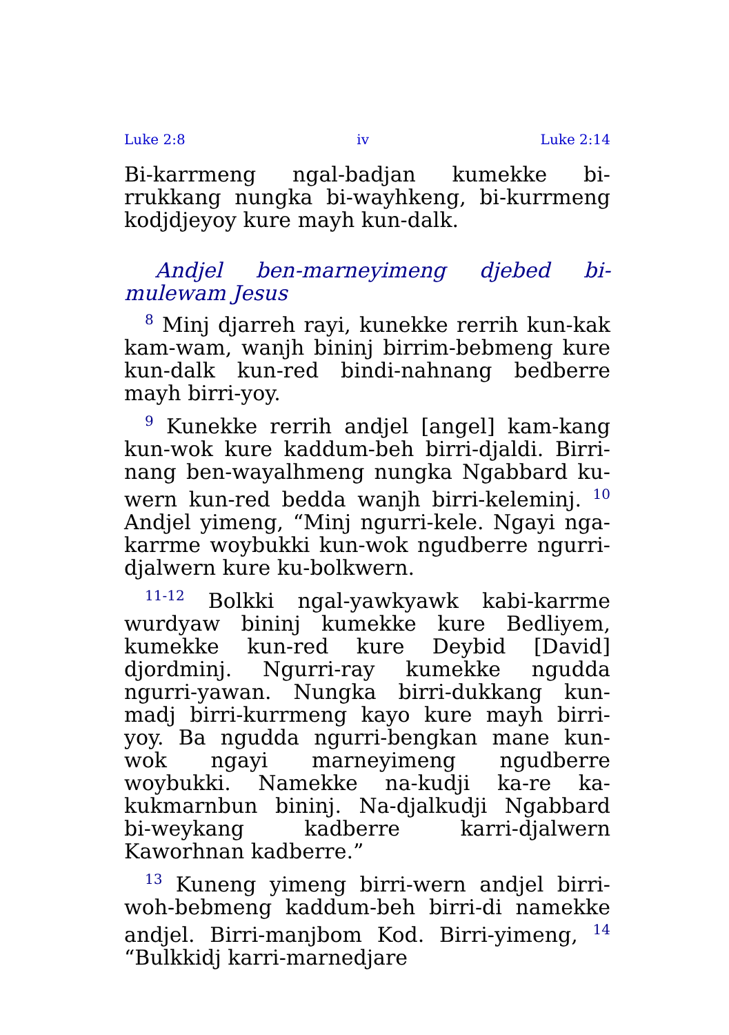Luke 2:8 iv Luke 2:14
Bi-karrmeng ngal-badjan kumekke bi-rrukkang nungka bi-wayhkeng, bi-kurrmeng kodjdjeyoy kure mayh kun-dalk.
Andjel ben-marneyimeng djebed bi-mulewam Jesus
<sup>8</sup> Minj djarreh rayi, kunekke rerrih kun-kak kam-wam, wanjh bininj birrim-bebmeng kure kun-dalk kun-red bindi-nahnang bedberre mayh birri-yoy.
<sup>9</sup> Kunekke rerrih andjel [angel] kam-kang kun-wok kure kaddum-beh birri-djaldi. Birri-nang ben-wayalhmeng nungka Ngabbard ku-wern kun-red bedda wanjh birri-keleminj. <sup>10</sup> Andjel yimeng, “Minj ngurri-kele. Ngayi nga-karrme woybukki kun-wok ngudberre ngurri-djalwern kure ku-bolkwern.
<sup>11-12</sup> Bolkki ngal-yawkyawk kabi-karrme wurdyaw bininj kumekke kure Bedliyem, kumekke kun-red kure Deybid [David] djordminj. Ngurri-ray kumekke ngudda ngurri-yawan. Nungka birri-dukkang kun-madj birri-kurrmeng kayo kure mayh birri-yoy. Ba ngudda ngurri-bengkan mane kun-wok ngayi marneyimeng ngudberre woybukki. Namekke na-kudji ka-re ka-kukmarnbun bininj. Na-djalkudji Ngabbard bi-weykang kadberre karri-djalwern Kaworhnan kadberre.”
<sup>13</sup> Kuneng yimeng birri-wern andjel birri-woh-bebmeng kaddum-beh birri-di namekke andjel. Birri-manjbom Kod. Birri-yimeng, <sup>14</sup> “Bulkkidj karri-marnedjare